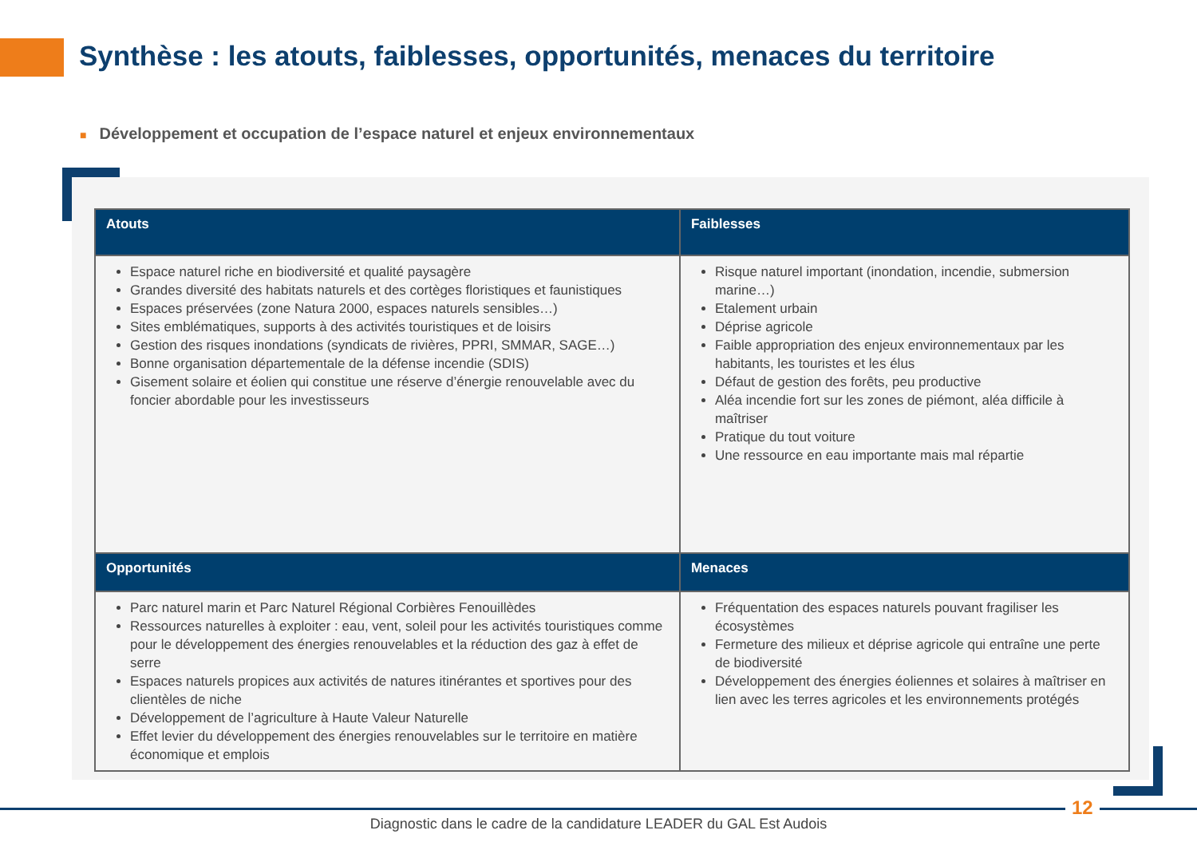Synthèse : les atouts, faiblesses, opportunités, menaces du territoire
■ Développement et occupation de l’espace naturel et enjeux environnementaux
| Atouts | Faiblesses |
| --- | --- |
| Espace naturel riche en biodiversité et qualité paysagère Grandes diversité des habitats naturels et des cortèges floristiques et faunistiques Espaces préservées (zone Natura 2000, espaces naturels sensibles…) Sites emblématiques, supports à des activités touristiques et de loisirs Gestion des risques inondations (syndicats de rivières, PPRI, SMMAR, SAGE…) Bonne organisation départementale de la défense incendie (SDIS) Gisement solaire et éolien qui constitue une réserve d’énergie renouvelable avec du foncier abordable pour les investisseurs | Risque naturel important (inondation, incendie, submersion marine…) Etalement urbain Déprise agricole Faible appropriation des enjeux environnementaux par les habitants, les touristes et les élus Défaut de gestion des forêts, peu productive Aléa incendie fort sur les zones de piémont, aléa difficile à maîtriser Pratique du tout voiture Une ressource en eau importante mais mal répartie |
| Opportunités | Menaces |
| Parc naturel marin et Parc Naturel Régional Corbières Fenouillèdes Ressources naturelles à exploiter : eau, vent, soleil pour les activités touristiques comme pour le développement des énergies renouvelables et la réduction des gaz à effet de serre Espaces naturels propices aux activités de natures itinérantes et sportives pour des clientèles de niche Développement de l’agriculture à Haute Valeur Naturelle Effet levier du développement des énergies renouvelables sur le territoire en matière économique et emplois | Fréquentation des espaces naturels pouvant fragiliser les écosystèmes Fermeture des milieux et déprise agricole qui entraîne une perte de biodiversité Développement des énergies éoliennes et solaires à maîtriser en lien avec les terres agricoles et les environnements protégés |
12
Diagnostic dans le cadre de la candidature LEADER du GAL Est Audois